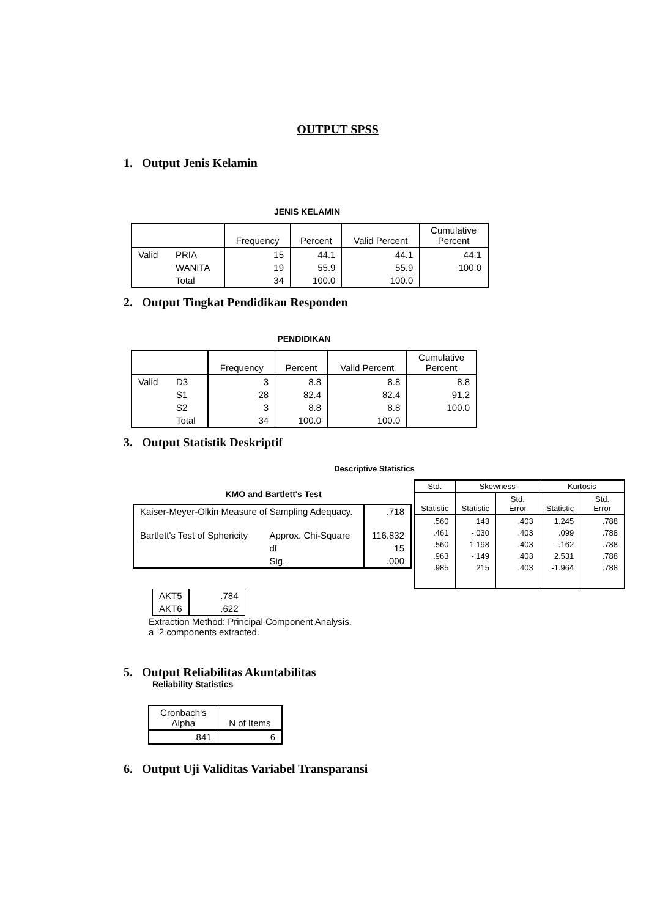OUTPUT SPSS
1. Output Jenis Kelamin
JENIS KELAMIN
| | | Frequency | Percent | Valid Percent | Cumulative Percent |
| --- | --- | --- | --- | --- | --- |
| Valid | PRIA | 15 | 44.1 | 44.1 | 44.1 |
| | WANITA | 19 | 55.9 | 55.9 | 100.0 |
| | Total | 34 | 100.0 | 100.0 | |
2. Output Tingkat Pendidikan Responden
PENDIDIKAN
| | | Frequency | Percent | Valid Percent | Cumulative Percent |
| --- | --- | --- | --- | --- | --- |
| Valid | D3 | 3 | 8.8 | 8.8 | 8.8 |
| | S1 | 28 | 82.4 | 82.4 | 91.2 |
| | S2 | 3 | 8.8 | 8.8 | 100.0 |
| | Total | 34 | 100.0 | 100.0 | |
3. Output Statistik Deskriptif
Descriptive Statistics
KMO and Bartlett's Test
| Kaiser-Meyer-Olkin Measure of Sampling Adequacy. | | .718 |
| Bartlett's Test of Sphericity | Approx. Chi-Square | 116.832 |
| | df | 15 |
| | Sig. | .000 |
| Std. | Skewness | | Kurtosis | |
| --- | --- | --- | --- | --- |
| Statistic | Statistic | Std. Error | Statistic | Std. Error |
| .560 | .143 | .403 | 1.245 | .788 |
| .461 | -.030 | .403 | .099 | .788 |
| .560 | 1.198 | .403 | -.162 | .788 |
| .963 | -.149 | .403 | 2.531 | .788 |
| .985 | .215 | .403 | -1.964 | .788 |
| AKT5 | .784 |
| AKT6 | .622 |
Extraction Method: Principal Component Analysis.
a 2 components extracted.
5. Output Reliabilitas Akuntabilitas
Reliability Statistics
| Cronbach's Alpha | N of Items |
| --- | --- |
| .841 | 6 |
6. Output Uji Validitas Variabel Transparansi